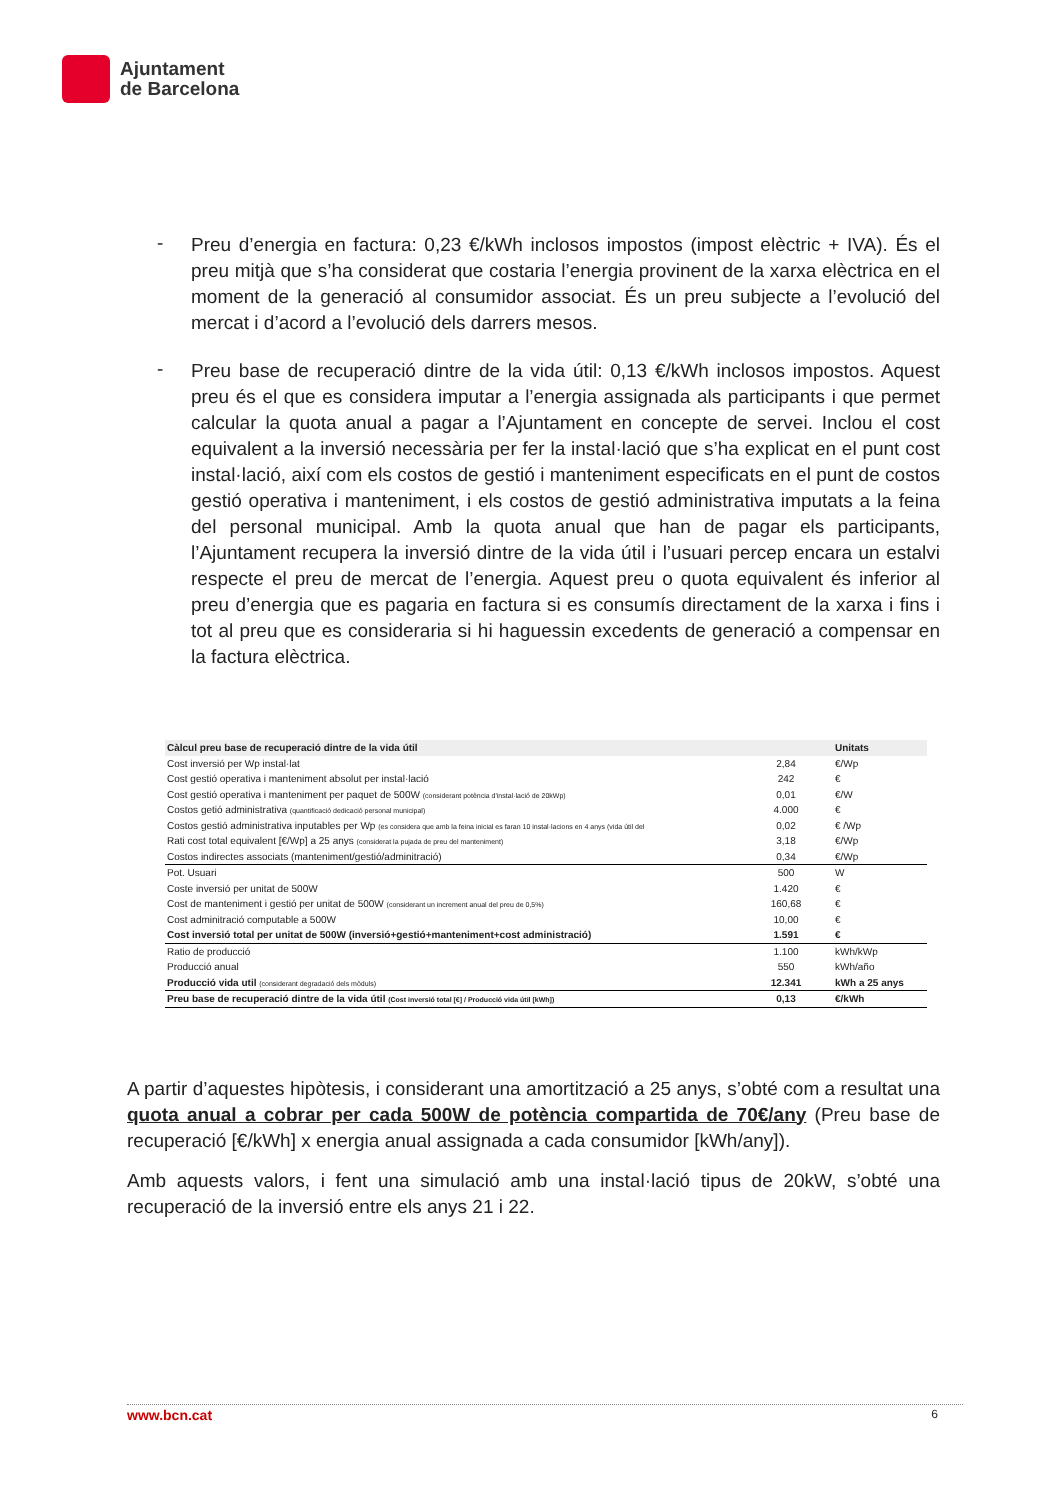Ajuntament
de Barcelona
-
Preu d’energia en factura: 0,23 €/kWh inclosos impostos (impost elèctric + IVA). És el preu mitjà que s’ha considerat que costaria l’energia provinent de la xarxa elèctrica en el moment de la generació al consumidor associat. És un preu subjecte a l’evolució del mercat i d’acord a l’evolució dels darrers mesos.
-
Preu base de recuperació dintre de la vida útil: 0,13 €/kWh inclosos impostos. Aquest preu és el que es considera imputar a l’energia assignada als participants i que permet calcular la quota anual a pagar a l’Ajuntament en concepte de servei. Inclou el cost equivalent a la inversió necessària per fer la instal·lació que s’ha explicat en el punt cost instal·lació, així com els costos de gestió i manteniment especificats en el punt de costos gestió operativa i manteniment, i els costos de gestió administrativa imputats a la feina del personal municipal. Amb la quota anual que han de pagar els participants, l’Ajuntament recupera la inversió dintre de la vida útil i l’usuari percep encara un estalvi respecte el preu de mercat de l’energia. Aquest preu o quota equivalent és inferior al preu d’energia que es pagaria en factura si es consumís directament de la xarxa i fins i tot al preu que es consideraria si hi haguessin excedents de generació a compensar en la factura elèctrica.
| Càlcul preu base de recuperació dintre de la vida útil | | Unitats |
| Cost inversió per Wp instal·lat | 2,84 | €/Wp |
| Cost gestió operativa i manteniment absolut per instal·lació | 242 | € |
| Cost gestió operativa i manteniment per paquet de 500W (considerant potència d'instal·lació de 20kWp) | 0,01 | €/W |
| Costos getió administrativa (quantificació dedicació personal municipal) | 4.000 | € |
| Costos gestió administrativa inputables per Wp (es considera que amb la feina inicial es faran 10 instal·lacions en 4 anys (vida útil del | 0,02 | € /Wp |
| Rati cost total equivalent [€/Wp] a 25 anys (considerat la pujada de preu del manteniment) | 3,18 | €/Wp |
| Costos indirectes associats (manteniment/gestió/adminitració) | 0,34 | €/Wp |
| Pot. Usuari | 500 | W |
| Coste inversió per unitat de 500W | 1.420 | € |
| Cost de manteniment i gestió per unitat de 500W (considerant un increment anual del preu de 0,5%) | 160,68 | € |
| Cost adminitració computable a 500W | 10,00 | € |
| Cost inversió total per unitat de 500W (inversió+gestió+manteniment+cost administració) | 1.591 | € |
| Ratio de producció | 1.100 | kWh/kWp |
| Producció anual | 550 | kWh/año |
| Producció vida util (considerant degradació dels mòduls) | 12.341 | kWh a 25 anys |
| Preu base de recuperació dintre de la vida útil (Cost inversió total [€] / Producció vida útil [kWh]) | 0,13 | €/kWh |
A partir d’aquestes hipòtesis, i considerant una amortització a 25 anys, s’obté com a resultat una quota anual a cobrar per cada 500W de potència compartida de 70€/any (Preu base de recuperació [€/kWh] x energia anual assignada a cada consumidor [kWh/any]).
Amb aquests valors, i fent una simulació amb una instal·lació tipus de 20kW, s’obté una recuperació de la inversió entre els anys 21 i 22.
www.bcn.cat 6